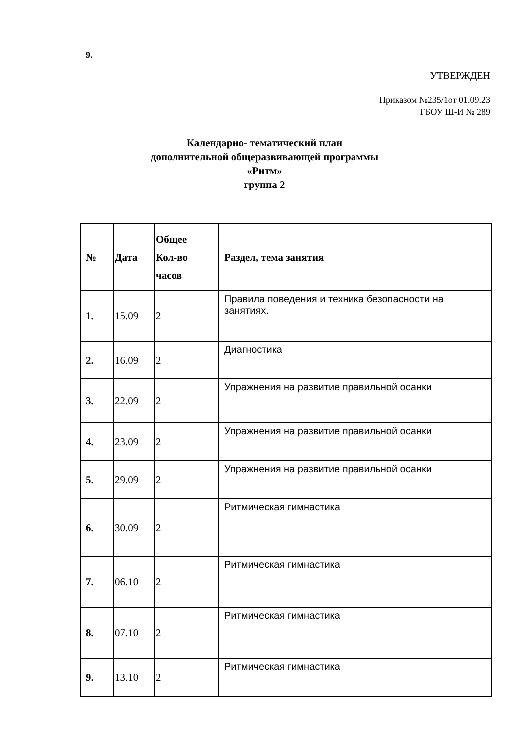9.
УТВЕРЖДЕН
Приказом №235/1от 01.09.23
ГБОУ Ш-И № 289
Календарно- тематический план
дополнительной общеразвивающей программы
«Ритм»
группа 2
| № | Дата | Общее Кол-во часов | Раздел, тема занятия |
| --- | --- | --- | --- |
| 1. | 15.09 | 2 | Правила поведения и техника безопасности на занятиях. |
| 2. | 16.09 | 2 | Диагностика |
| 3. | 22.09 | 2 | Упражнения на развитие правильной осанки |
| 4. | 23.09 | 2 | Упражнения на развитие правильной осанки |
| 5. | 29.09 | 2 | Упражнения на развитие правильной осанки |
| 6. | 30.09 | 2 | Ритмическая гимнастика |
| 7. | 06.10 | 2 | Ритмическая гимнастика |
| 8. | 07.10 | 2 | Ритмическая гимнастика |
| 9. | 13.10 | 2 | Ритмическая гимнастика |